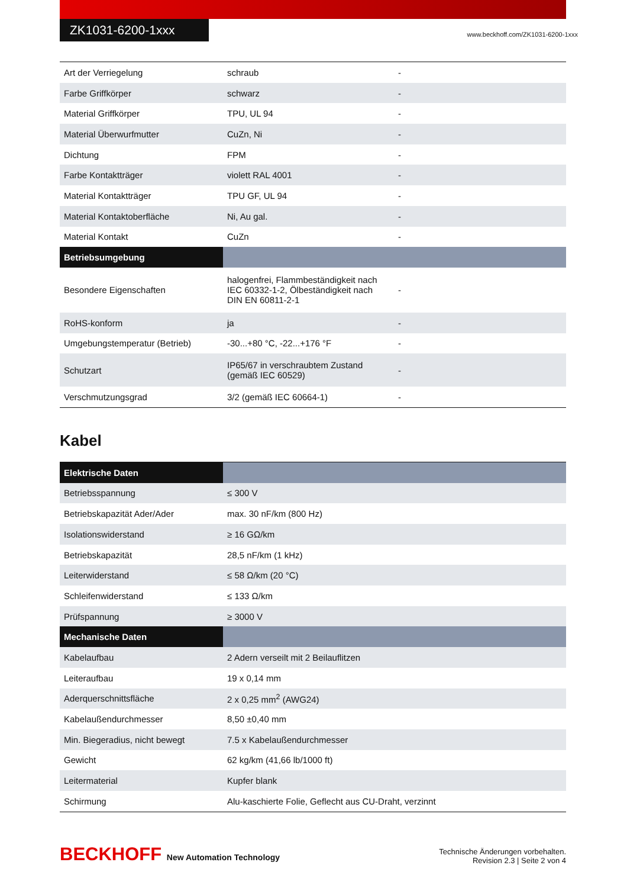ZK1031-6200-1xxx
www.beckhoff.com/ZK1031-6200-1xxx
| Art der Verriegelung | schraub | - |
| Farbe Griffkörper | schwarz | - |
| Material Griffkörper | TPU, UL 94 | - |
| Material Überwurfmutter | CuZn, Ni | - |
| Dichtung | FPM | - |
| Farbe Kontaktträger | violett RAL 4001 | - |
| Material Kontaktträger | TPU GF, UL 94 | - |
| Material Kontaktoberfläche | Ni, Au gal. | - |
| Material Kontakt | CuZn | - |
| Betriebsumgebung | | |
| Besondere Eigenschaften | halogenfrei, Flammbeständigkeit nach IEC 60332-1-2, Ölbeständigkeit nach DIN EN 60811-2-1 | - |
| RoHS-konform | ja | - |
| Umgebungstemperatur (Betrieb) | -30...+80 °C, -22...+176 °F | - |
| Schutzart | IP65/67 in verschraubtem Zustand (gemäß IEC 60529) | - |
| Verschmutzungsgrad | 3/2 (gemäß IEC 60664-1) | - |
Kabel
| Elektrische Daten | |
| Betriebsspannung | ≤ 300 V |
| Betriebskapazität Ader/Ader | max. 30 nF/km (800 Hz) |
| Isolationswiderstand | ≥ 16 GΩ/km |
| Betriebskapazität | 28,5 nF/km (1 kHz) |
| Leiterwiderstand | ≤ 58 Ω/km (20 °C) |
| Schleifenwiderstand | ≤ 133 Ω/km |
| Prüfspannung | ≥ 3000 V |
| Mechanische Daten | |
| Kabelaufbau | 2 Adern verseilt mit 2 Beilauflitzen |
| Leiteraufbau | 19 x 0,14 mm |
| Aderquerschnittsfläche | 2 x 0,25 mm<sup>2</sup> (AWG24) |
| Kabelaußendurchmesser | 8,50 ±0,40 mm |
| Min. Biegeradius, nicht bewegt | 7.5 x Kabelaußendurchmesser |
| Gewicht | 62 kg/km (41,66 lb/1000 ft) |
| Leitermaterial | Kupfer blank |
| Schirmung | Alu-kaschierte Folie, Geflecht aus CU-Draht, verzinnt |
BECKHOFF New Automation Technology
Technische Änderungen vorbehalten.
Revision 2.3 | Seite 2 von 4